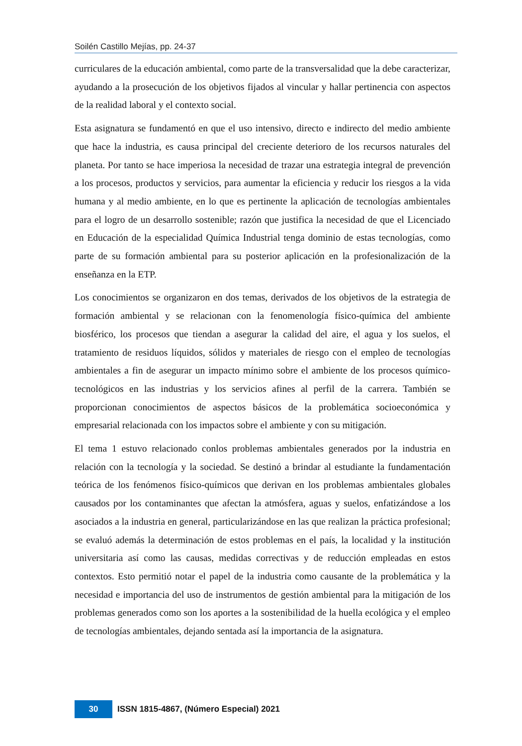Soilén Castillo Mejías, pp. 24-37
curriculares de la educación ambiental, como parte de la transversalidad que la debe caracterizar, ayudando a la prosecución de los objetivos fijados al vincular y hallar pertinencia con aspectos de la realidad laboral y el contexto social.
Esta asignatura se fundamentó en que el uso intensivo, directo e indirecto del medio ambiente que hace la industria, es causa principal del creciente deterioro de los recursos naturales del planeta. Por tanto se hace imperiosa la necesidad de trazar una estrategia integral de prevención a los procesos, productos y servicios, para aumentar la eficiencia y reducir los riesgos a la vida humana y al medio ambiente, en lo que es pertinente la aplicación de tecnologías ambientales para el logro de un desarrollo sostenible; razón que justifica la necesidad de que el Licenciado en Educación de la especialidad Química Industrial tenga dominio de estas tecnologías, como parte de su formación ambiental para su posterior aplicación en la profesionalización de la enseñanza en la ETP.
Los conocimientos se organizaron en dos temas, derivados de los objetivos de la estrategia de formación ambiental y se relacionan con la fenomenología físico-química del ambiente biosférico, los procesos que tiendan a asegurar la calidad del aire, el agua y los suelos, el tratamiento de residuos líquidos, sólidos y materiales de riesgo con el empleo de tecnologías ambientales a fin de asegurar un impacto mínimo sobre el ambiente de los procesos químico- tecnológicos en las industrias y los servicios afines al perfil de la carrera. También se proporcionan conocimientos de aspectos básicos de la problemática socioeconómica y empresarial relacionada con los impactos sobre el ambiente y con su mitigación.
El tema 1 estuvo relacionado conlos problemas ambientales generados por la industria en relación con la tecnología y la sociedad. Se destinó a brindar al estudiante la fundamentación teórica de los fenómenos físico-químicos que derivan en los problemas ambientales globales causados por los contaminantes que afectan la atmósfera, aguas y suelos, enfatizándose a los asociados a la industria en general, particularizándose en las que realizan la práctica profesional; se evaluó además la determinación de estos problemas en el país, la localidad y la institución universitaria así como las causas, medidas correctivas y de reducción empleadas en estos contextos. Esto permitió notar el papel de la industria como causante de la problemática y la necesidad e importancia del uso de instrumentos de gestión ambiental para la mitigación de los problemas generados como son los aportes a la sostenibilidad de la huella ecológica y el empleo de tecnologías ambientales, dejando sentada así la importancia de la asignatura.
30
ISSN 1815-4867, (Número Especial) 2021